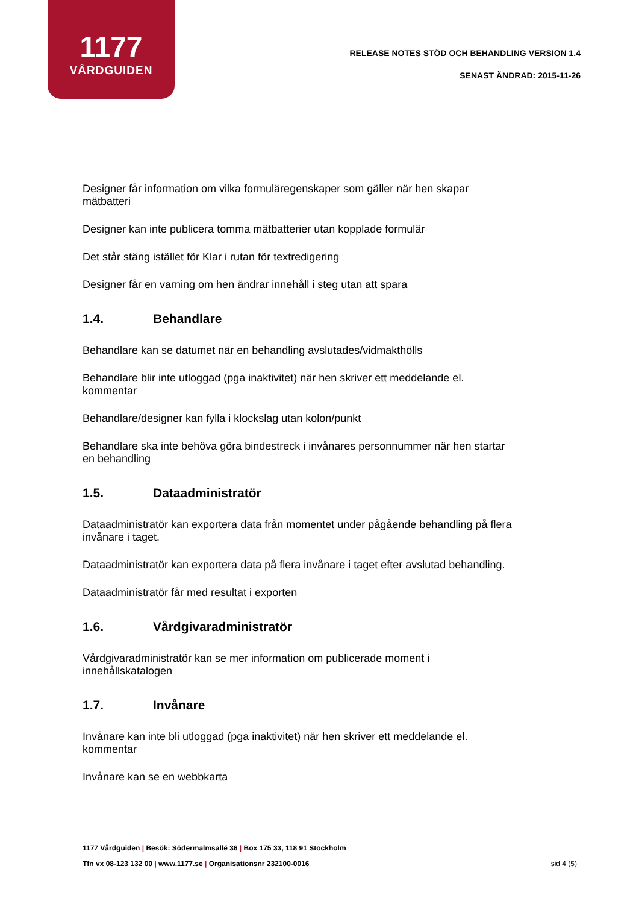1177
VÅRDGUIDEN
RELEASE NOTES STÖD OCH BEHANDLING VERSION 1.4
SENAST ÄNDRAD: 2015-11-26
Designer får information om vilka formuläregenskaper som gäller när hen skapar mätbatteri
Designer kan inte publicera tomma mätbatterier utan kopplade formulär
Det står stäng istället för Klar i rutan för textredigering
Designer får en varning om hen ändrar innehåll i steg utan att spara
1.4. Behandlare
Behandlare kan se datumet när en behandling avslutades/vidmakthölls
Behandlare blir inte utloggad (pga inaktivitet) när hen skriver ett meddelande el. kommentar
Behandlare/designer kan fylla i klockslag utan kolon/punkt
Behandlare ska inte behöva göra bindestreck i invånares personnummer när hen startar en behandling
1.5. Dataadministratör
Dataadministratör kan exportera data från momentet under pågående behandling på flera invånare i taget.
Dataadministratör kan exportera data på flera invånare i taget efter avslutad behandling.
Dataadministratör får med resultat i exporten
1.6. Vårdgivaradministratör
Vårdgivaradministratör kan se mer information om publicerade moment i innehållskatalogen
1.7. Invånare
Invånare kan inte bli utloggad (pga inaktivitet) när hen skriver ett meddelande el. kommentar
Invånare kan se en webbkarta
1177 Vårdguiden | Besök: Södermalmsallé 36 | Box 175 33, 118 91 Stockholm
Tfn vx 08-123 132 00 | www.1177.se | Organisationsnr 232100-0016
sid 4 (5)